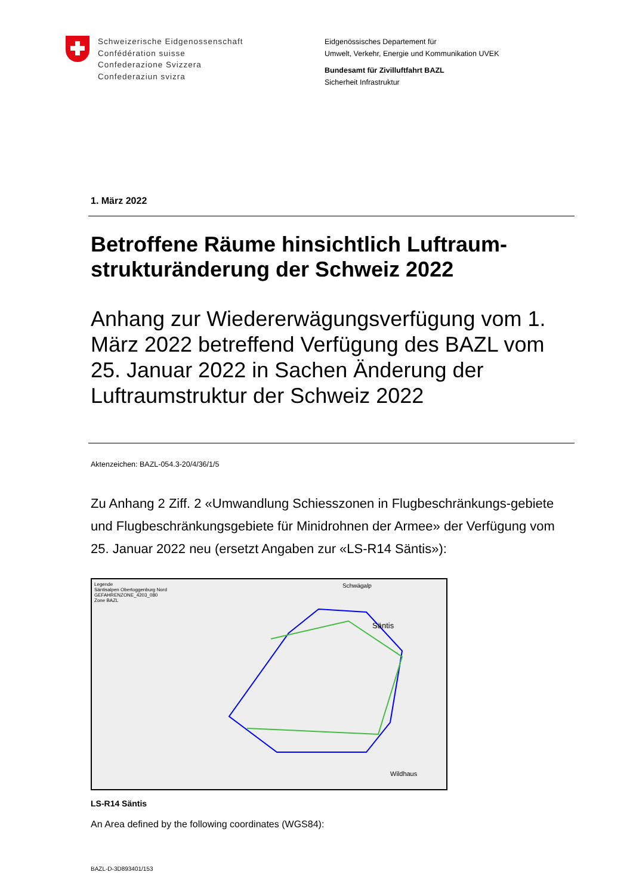Schweizerische Eidgenossenschaft
Confédération suisse
Confederazione Svizzera
Confederaziun svizra
Eidgenössisches Departement für
Umwelt, Verkehr, Energie und Kommunikation UVEK
Bundesamt für Zivilluftfahrt BAZL
Sicherheit Infrastruktur
1. März 2022
Betroffene Räume hinsichtlich Luftraum-strukturänderung der Schweiz 2022
Anhang zur Wiedererwägungsverfügung vom 1. März 2022 betreffend Verfügung des BAZL vom 25. Januar 2022 in Sachen Änderung der Luftraumstruktur der Schweiz 2022
Aktenzeichen: BAZL-054.3-20/4/36/1/5
Zu Anhang 2 Ziff. 2 «Umwandlung Schiesszonen in Flugbeschränkungs-gebiete und Flugbeschränkungsgebiete für Minidrohnen der Armee» der Verfügung vom 25. Januar 2022 neu (ersetzt Angaben zur «LS-R14 Säntis»):
Legende
Säntisalpen Obertoggenburg Nord
GEFAHRENZONE_4203_080
Zone BAZL
Schwägalp
Säntis
Wildhaus
LS-R14 Säntis
An Area defined by the following coordinates (WGS84):
BAZL-D-3D893401/153